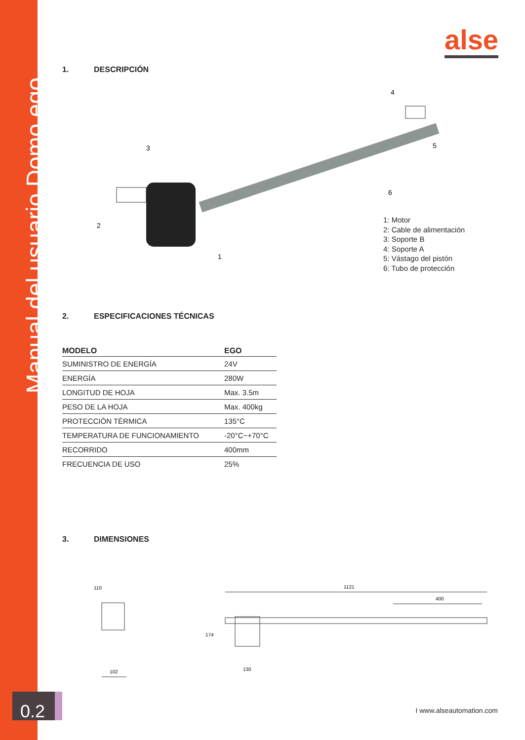Manual del usuario Domo ego
0.2
alse
1. DESCRIPCIÓN
3
2
1
6
4
5
1: Motor
2: Cable de alimentación
3: Soporte B
4: Soporte A
5: Vástago del pistón
6: Tubo de protección
2. ESPECIFICACIONES TÉCNICAS
| MODELO | EGO |
| --- | --- |
| SUMINISTRO DE ENERGÍA | 24V |
| ENERGÍA | 280W |
| LONGITUD DE HOJA | Max. 3.5m |
| PESO DE LA HOJA | Max. 400kg |
| PROTECCIÓN TÉRMICA | 135°C |
| TEMPERATURA DE FUNCIONAMIENTO | -20°C~+70°C |
| RECORRIDO | 400mm |
| FRECUENCIA DE USO | 25% |
3. DIMENSIONES
110
102
1121
400
174
130
I www.alseautomation.com